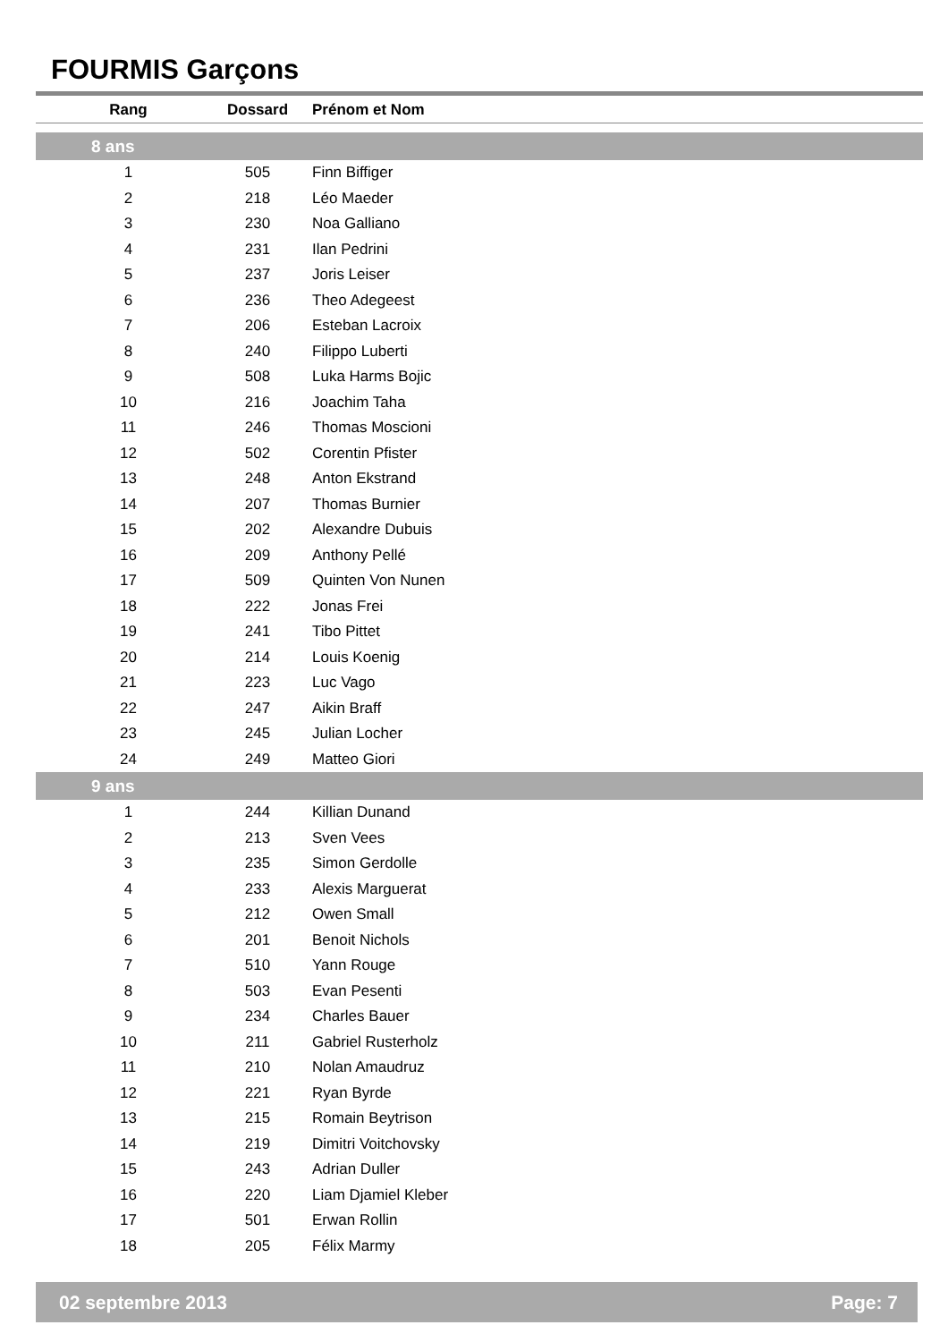FOURMIS Garçons
| Rang | Dossard | Prénom et Nom |
| --- | --- | --- |
| 8 ans | | |
| 1 | 505 | Finn Biffiger |
| 2 | 218 | Léo Maeder |
| 3 | 230 | Noa Galliano |
| 4 | 231 | Ilan Pedrini |
| 5 | 237 | Joris Leiser |
| 6 | 236 | Theo Adegeest |
| 7 | 206 | Esteban Lacroix |
| 8 | 240 | Filippo Luberti |
| 9 | 508 | Luka Harms Bojic |
| 10 | 216 | Joachim Taha |
| 11 | 246 | Thomas Moscioni |
| 12 | 502 | Corentin Pfister |
| 13 | 248 | Anton Ekstrand |
| 14 | 207 | Thomas Burnier |
| 15 | 202 | Alexandre Dubuis |
| 16 | 209 | Anthony Pellé |
| 17 | 509 | Quinten Von Nunen |
| 18 | 222 | Jonas Frei |
| 19 | 241 | Tibo Pittet |
| 20 | 214 | Louis Koenig |
| 21 | 223 | Luc Vago |
| 22 | 247 | Aikin Braff |
| 23 | 245 | Julian Locher |
| 24 | 249 | Matteo Giori |
| 9 ans | | |
| 1 | 244 | Killian Dunand |
| 2 | 213 | Sven Vees |
| 3 | 235 | Simon Gerdolle |
| 4 | 233 | Alexis Marguerat |
| 5 | 212 | Owen Small |
| 6 | 201 | Benoit Nichols |
| 7 | 510 | Yann Rouge |
| 8 | 503 | Evan Pesenti |
| 9 | 234 | Charles Bauer |
| 10 | 211 | Gabriel Rusterholz |
| 11 | 210 | Nolan Amaudruz |
| 12 | 221 | Ryan Byrde |
| 13 | 215 | Romain Beytrison |
| 14 | 219 | Dimitri Voitchovsky |
| 15 | 243 | Adrian Duller |
| 16 | 220 | Liam Djamiel Kleber |
| 17 | 501 | Erwan Rollin |
| 18 | 205 | Félix Marmy |
02 septembre 2013 Page: 7